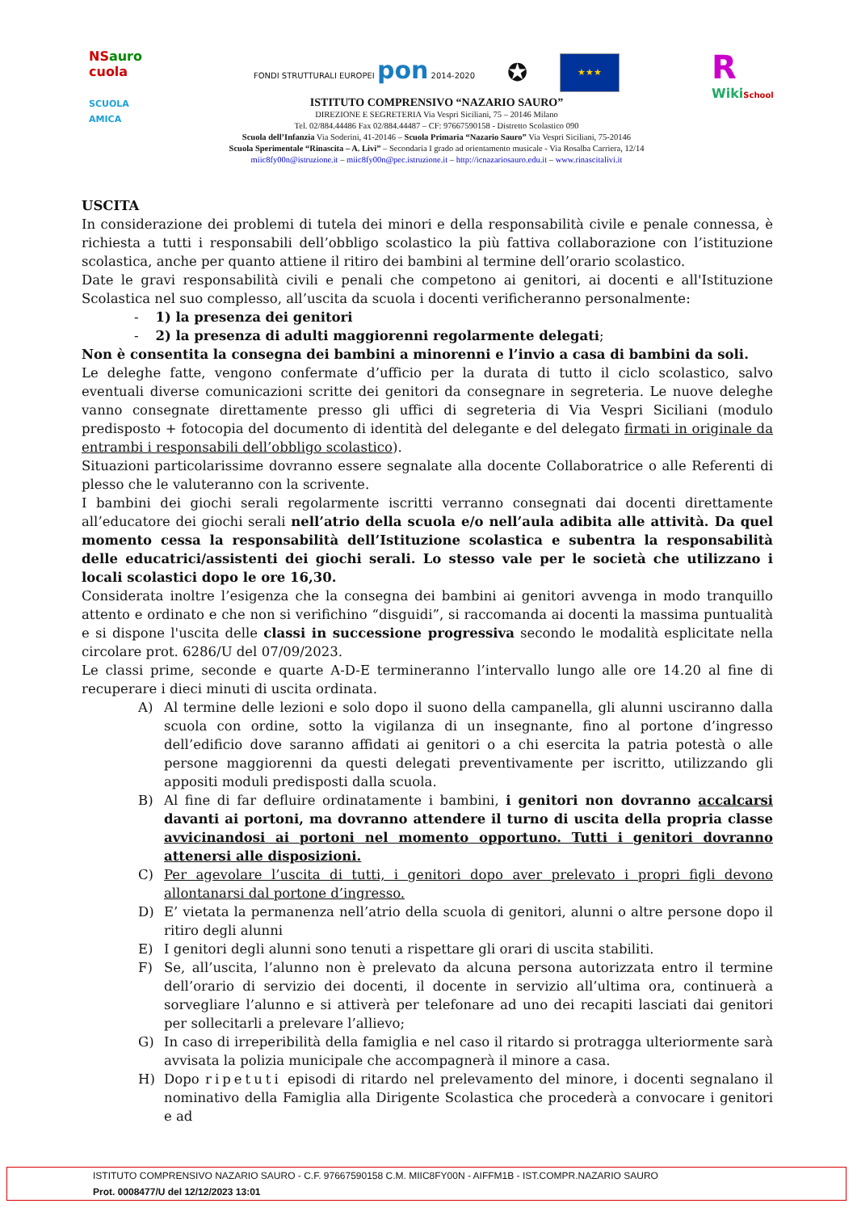NSauro
cuola
SCUOLA AMICA
FONDI STRUTTURALI EUROPEI pon 2014-2020 ✪ ★★★
ISTITUTO COMPRENSIVO “NAZARIO SAURO”
DIREZIONE E SEGRETERIA Via Vespri Siciliani, 75 – 20146 Milano
Tel. 02/884.44486 Fax 02/884.44487 – CF: 97667590158 - Distretto Scolastico 090
Scuola dell’Infanzia Via Soderini, 41-20146 – Scuola Primaria “Nazario Sauro” Via Vespri Siciliani, 75-20146
Scuola Sperimentale “Rinascita – A. Livi” – Secondaria I grado ad orientamento musicale - Via Rosalba Carriera, 12/14
miic8fy00n@istruzione.it – miic8fy00n@pec.istruzione.it – http://icnazariosauro.edu.it – www.rinascitalivi.it
R
WikiSchool
USCITA
In considerazione dei problemi di tutela dei minori e della responsabilità civile e penale connessa, è richiesta a tutti i responsabili dell’obbligo scolastico la più fattiva collaborazione con l’istituzione scolastica, anche per quanto attiene il ritiro dei bambini al termine dell’orario scolastico.
Date le gravi responsabilità civili e penali che competono ai genitori, ai docenti e all'Istituzione Scolastica nel suo complesso, all’uscita da scuola i docenti verificheranno personalmente:
- 1) la presenza dei genitori
- 2) la presenza di adulti maggiorenni regolarmente delegati;
Non è consentita la consegna dei bambini a minorenni e l’invio a casa di bambini da soli.
Le deleghe fatte, vengono confermate d’ufficio per la durata di tutto il ciclo scolastico, salvo eventuali diverse comunicazioni scritte dei genitori da consegnare in segreteria. Le nuove deleghe vanno consegnate direttamente presso gli uffici di segreteria di Via Vespri Siciliani (modulo predisposto + fotocopia del documento di identità del delegante e del delegato firmati in originale da entrambi i responsabili dell’obbligo scolastico).
Situazioni particolarissime dovranno essere segnalate alla docente Collaboratrice o alle Referenti di plesso che le valuteranno con la scrivente.
I bambini dei giochi serali regolarmente iscritti verranno consegnati dai docenti direttamente all’educatore dei giochi serali nell’atrio della scuola e/o nell’aula adibita alle attività. Da quel momento cessa la responsabilità dell’Istituzione scolastica e subentra la responsabilità delle educatrici/assistenti dei giochi serali. Lo stesso vale per le società che utilizzano i locali scolastici dopo le ore 16,30.
Considerata inoltre l’esigenza che la consegna dei bambini ai genitori avvenga in modo tranquillo attento e ordinato e che non si verifichino “disguidi”, si raccomanda ai docenti la massima puntualità e si dispone l'uscita delle classi in successione progressiva secondo le modalità esplicitate nella circolare prot. 6286/U del 07/09/2023.
Le classi prime, seconde e quarte A-D-E termineranno l’intervallo lungo alle ore 14.20 al fine di recuperare i dieci minuti di uscita ordinata.
A) Al termine delle lezioni e solo dopo il suono della campanella, gli alunni usciranno dalla scuola con ordine, sotto la vigilanza di un insegnante, fino al portone d’ingresso dell’edificio dove saranno affidati ai genitori o a chi esercita la patria potestà o alle persone maggiorenni da questi delegati preventivamente per iscritto, utilizzando gli appositi moduli predisposti dalla scuola.
B) Al fine di far defluire ordinatamente i bambini, i genitori non dovranno accalcarsi davanti ai portoni, ma dovranno attendere il turno di uscita della propria classe avvicinandosi ai portoni nel momento opportuno. Tutti i genitori dovranno attenersi alle disposizioni.
C) Per agevolare l’uscita di tutti, i genitori dopo aver prelevato i propri figli devono allontanarsi dal portone d’ingresso.
D) E’ vietata la permanenza nell’atrio della scuola di genitori, alunni o altre persone dopo il ritiro degli alunni
E) I genitori degli alunni sono tenuti a rispettare gli orari di uscita stabiliti.
F) Se, all’uscita, l’alunno non è prelevato da alcuna persona autorizzata entro il termine dell’orario di servizio dei docenti, il docente in servizio all’ultima ora, continuerà a sorvegliare l’alunno e si attiverà per telefonare ad uno dei recapiti lasciati dai genitori per sollecitarli a prelevare l’allievo;
G) In caso di irreperibilità della famiglia e nel caso il ritardo si protragga ulteriormente sarà avvisata la polizia municipale che accompagnerà il minore a casa.
H) Dopo ripetuti episodi di ritardo nel prelevamento del minore, i docenti segnalano il nominativo della Famiglia alla Dirigente Scolastica che procederà a convocare i genitori e ad
ISTITUTO COMPRENSIVO NAZARIO SAURO - C.F. 97667590158 C.M. MIIC8FY00N - AIFFM1B - IST.COMPR.NAZARIO SAURO
Prot. 0008477/U del 12/12/2023 13:01